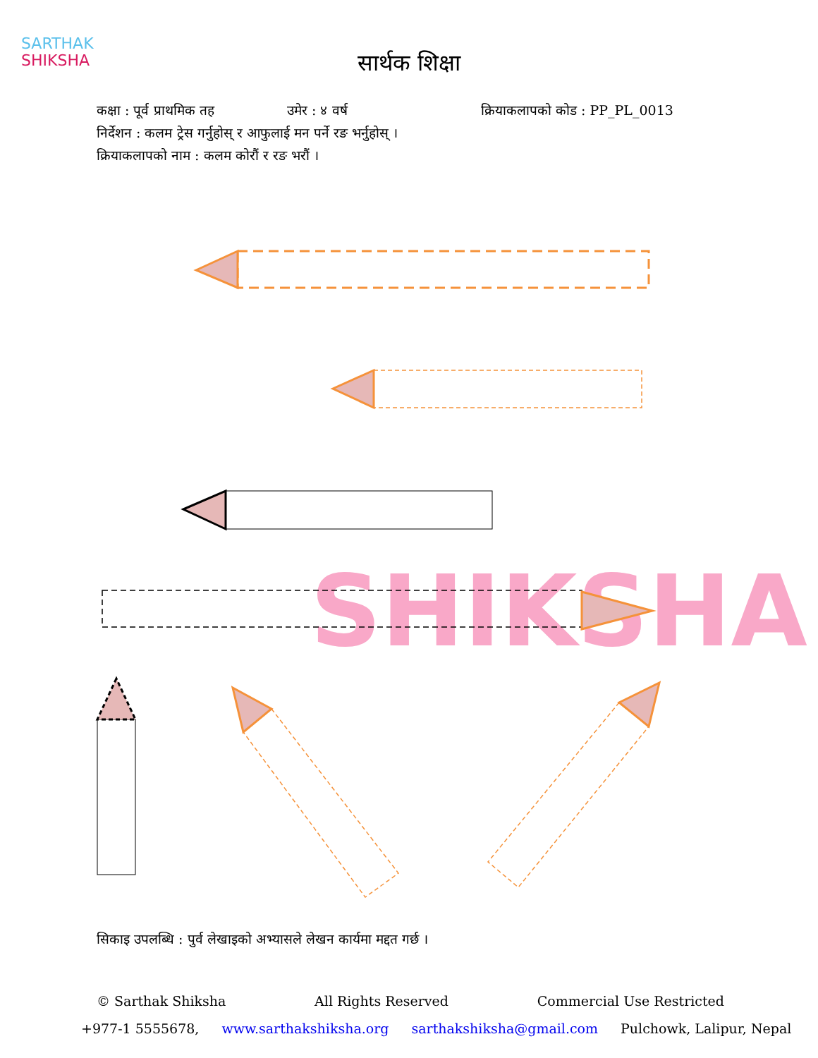SARTHAK
SHIKSHA
सार्थक शिक्षा
कक्षा : पूर्व प्राथमिक तह उमेर : ४ वर्ष क्रियाकलापको कोड : PP_PL_0013
निर्देशन : कलम ट्रेस गर्नुहोस् र आफुलाई मन पर्ने रङ भर्नुहोस् ।
क्रियाकलापको नाम : कलम कोरौं र रङ भरौं ।
SHIKSHA
सिकाइ उपलब्धि : पुर्व लेखाइको अभ्यासले लेखन कार्यमा मद्दत गर्छ ।
© Sarthak Shiksha All Rights Reserved Commercial Use Restricted
+977-1 5555678, www.sarthakshiksha.org sarthakshiksha@gmail.com Pulchowk, Lalipur, Nepal